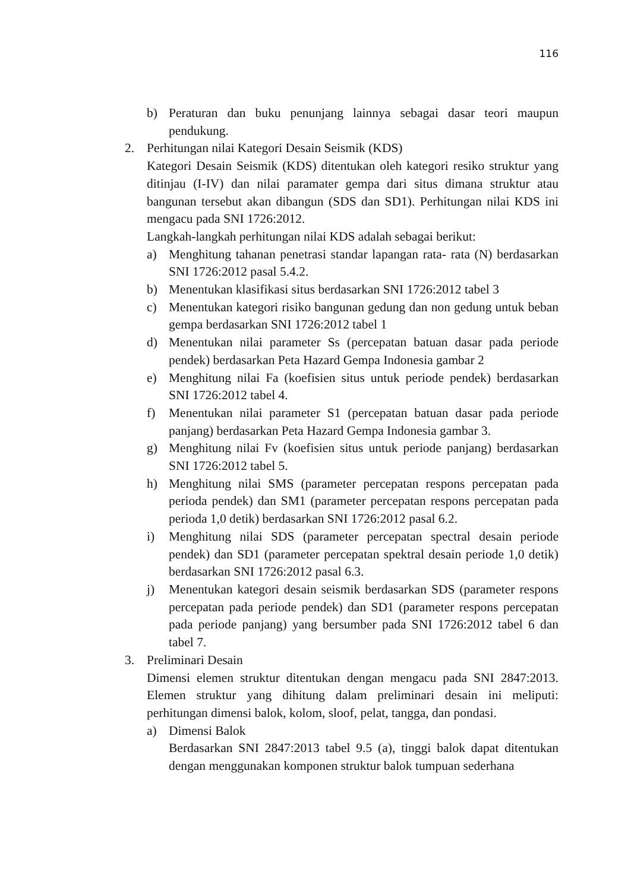116
b) Peraturan dan buku penunjang lainnya sebagai dasar teori maupun pendukung.
2. Perhitungan nilai Kategori Desain Seismik (KDS)
Kategori Desain Seismik (KDS) ditentukan oleh kategori resiko struktur yang ditinjau (I-IV) dan nilai paramater gempa dari situs dimana struktur atau bangunan tersebut akan dibangun (SDS dan SD1). Perhitungan nilai KDS ini mengacu pada SNI 1726:2012.
Langkah-langkah perhitungan nilai KDS adalah sebagai berikut:
a) Menghitung tahanan penetrasi standar lapangan rata- rata (N) berdasarkan SNI 1726:2012 pasal 5.4.2.
b) Menentukan klasifikasi situs berdasarkan SNI 1726:2012 tabel 3
c) Menentukan kategori risiko bangunan gedung dan non gedung untuk beban gempa berdasarkan SNI 1726:2012 tabel 1
d) Menentukan nilai parameter Ss (percepatan batuan dasar pada periode pendek) berdasarkan Peta Hazard Gempa Indonesia gambar 2
e) Menghitung nilai Fa (koefisien situs untuk periode pendek) berdasarkan SNI 1726:2012 tabel 4.
f) Menentukan nilai parameter S1 (percepatan batuan dasar pada periode panjang) berdasarkan Peta Hazard Gempa Indonesia gambar 3.
g) Menghitung nilai Fv (koefisien situs untuk periode panjang) berdasarkan SNI 1726:2012 tabel 5.
h) Menghitung nilai SMS (parameter percepatan respons percepatan pada perioda pendek) dan SM1 (parameter percepatan respons percepatan pada perioda 1,0 detik) berdasarkan SNI 1726:2012 pasal 6.2.
i) Menghitung nilai SDS (parameter percepatan spectral desain periode pendek) dan SD1 (parameter percepatan spektral desain periode 1,0 detik) berdasarkan SNI 1726:2012 pasal 6.3.
j) Menentukan kategori desain seismik berdasarkan SDS (parameter respons percepatan pada periode pendek) dan SD1 (parameter respons percepatan pada periode panjang) yang bersumber pada SNI 1726:2012 tabel 6 dan tabel 7.
3. Preliminari Desain
Dimensi elemen struktur ditentukan dengan mengacu pada SNI 2847:2013. Elemen struktur yang dihitung dalam preliminari desain ini meliputi: perhitungan dimensi balok, kolom, sloof, pelat, tangga, dan pondasi.
a) Dimensi Balok
Berdasarkan SNI 2847:2013 tabel 9.5 (a), tinggi balok dapat ditentukan dengan menggunakan komponen struktur balok tumpuan sederhana